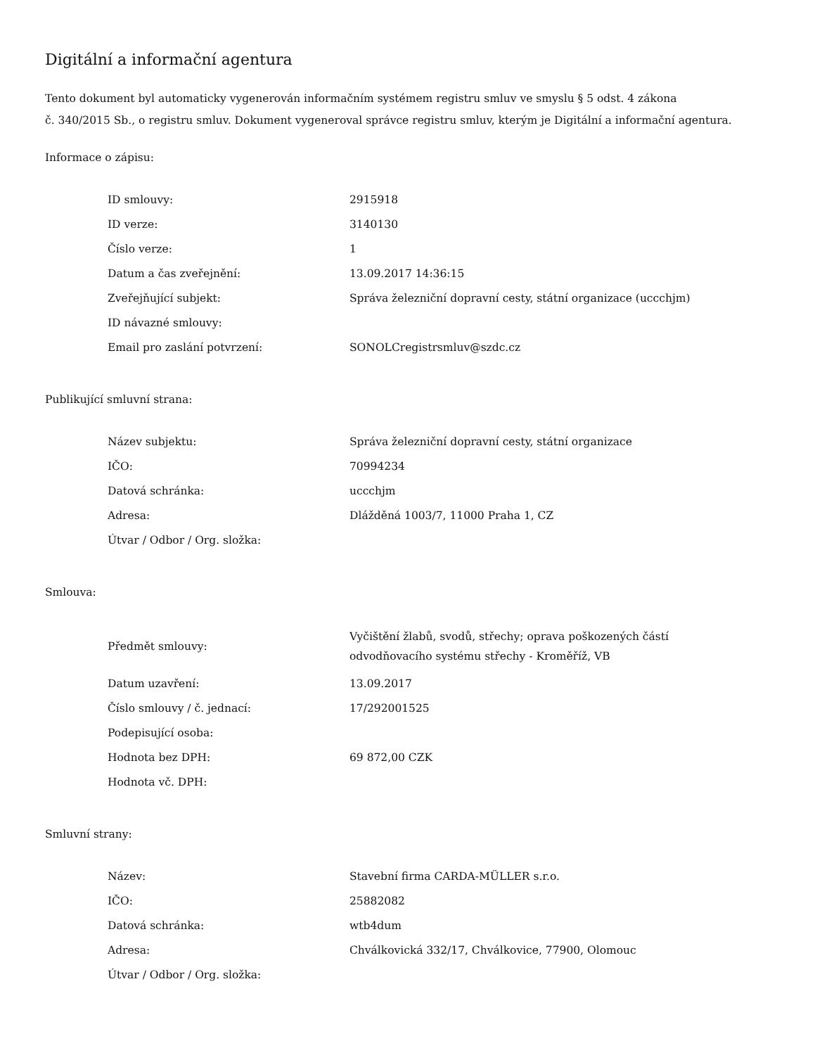Digitální a informační agentura
Tento dokument byl automaticky vygenerován informačním systémem registru smluv ve smyslu § 5 odst. 4 zákona
č. 340/2015 Sb., o registru smluv. Dokument vygeneroval správce registru smluv, kterým je Digitální a informační agentura.
Informace o zápisu:
| ID smlouvy: | 2915918 |
| ID verze: | 3140130 |
| Číslo verze: | 1 |
| Datum a čas zveřejnění: | 13.09.2017 14:36:15 |
| Zveřejňující subjekt: | Správa železniční dopravní cesty, státní organizace (uccchjm) |
| ID návazné smlouvy: | |
| Email pro zaslání potvrzení: | SONOLCregistrsmluv@szdc.cz |
Publikující smluvní strana:
| Název subjektu: | Správa železniční dopravní cesty, státní organizace |
| IČO: | 70994234 |
| Datová schránka: | uccchjm |
| Adresa: | Dlážděná 1003/7, 11000 Praha 1, CZ |
| Útvar / Odbor / Org. složka: | |
Smlouva:
| Předmět smlouvy: | Vyčištění žlabů, svodů, střechy; oprava poškozených částí odvodňovacího systému střechy - Kroměříž, VB |
| Datum uzavření: | 13.09.2017 |
| Číslo smlouvy / č. jednací: | 17/292001525 |
| Podepisující osoba: | |
| Hodnota bez DPH: | 69 872,00 CZK |
| Hodnota vč. DPH: | |
Smluvní strany:
| Název: | Stavební firma CARDA-MÜLLER s.r.o. |
| IČO: | 25882082 |
| Datová schránka: | wtb4dum |
| Adresa: | Chválkovická 332/17, Chválkovice, 77900, Olomouc |
| Útvar / Odbor / Org. složka: | |